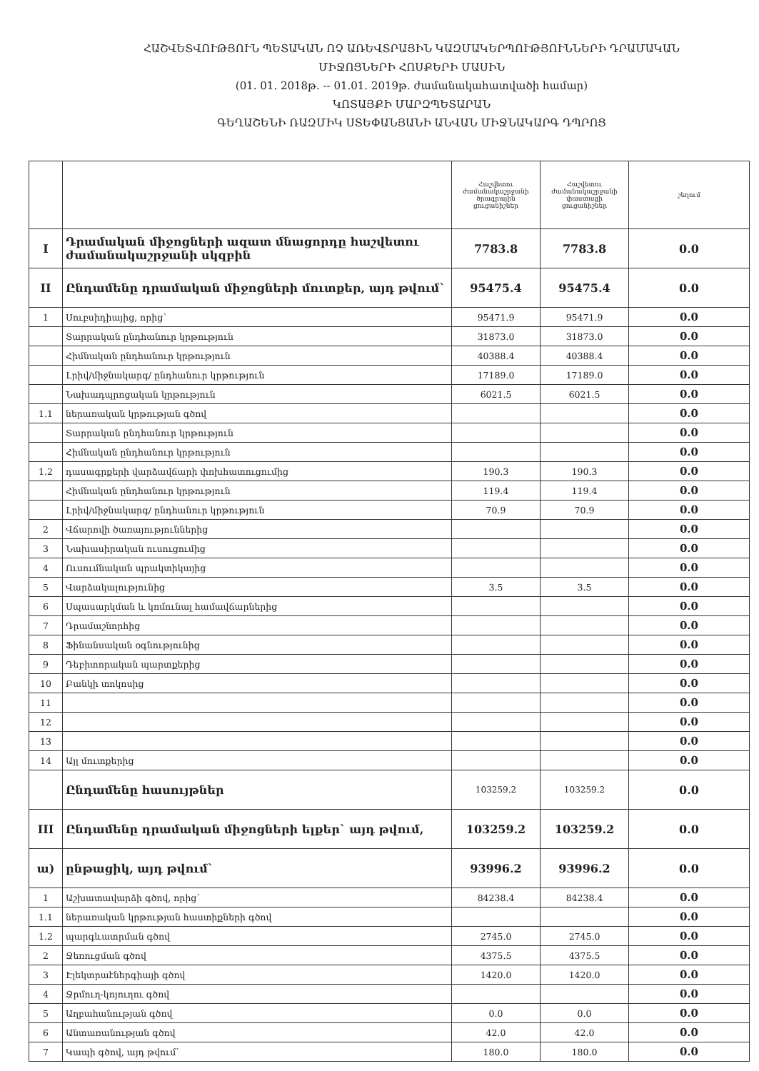ՀԱՇՎԵՏՎՈՒԹՅՈՒՆ ՊԵՏԱԿԱՆ ՈՉ ԱՌԵՎՏՐԱՅԻՆ ԿԱԶՄԱԿԵՐՊՈՒԹՅՈՒՆՆԵՐԻ ԴՐԱՄԱԿԱՆ
ՄԻՋՈՑՆԵՐԻ ՀՈՍՔԵՐԻ ՄԱՍԻՆ
(01. 01. 2018թ. -- 01.01. 2019թ. ժամանակահատվածի համար)
ԿՈՏԱՅՔԻ ՄԱՐԶՊԵՏԱՐԱՆ
ԳԵՂԱՇԵՆԻ ՌԱԶՄԻԿ ՍՏԵՓԱՆՅԱՆԻ ԱՆՎԱՆ ՄԻՋՆԱԿԱՐԳ ԴՊՐՈՑ
| | | Հաշվետու ժամանակաշրջանի ծրագրային ցուցանիշներ | Հաշվետու ժամանակաշրջանի փաստացի ցուցանիշներ | շեղում |
| --- | --- | --- | --- | --- |
| I | Դրամական միջոցների ազատ մնացորդը հաշվետու ժամանակաշրջանի սկզբին | 7783.8 | 7783.8 | 0.0 |
| II | Ընդամենը դրամական միջոցների մուտքեր, այդ թվում` | 95475.4 | 95475.4 | 0.0 |
| 1 | Սուբսիդիայից, որից` | 95471.9 | 95471.9 | 0.0 |
| | Տարրական ընդհանուր կրթություն | 31873.0 | 31873.0 | 0.0 |
| | Հիմնական ընդհանուր կրթություն | 40388.4 | 40388.4 | 0.0 |
| | Լրիվ/միջնակարգ/ ընդհանուր կրթություն | 17189.0 | 17189.0 | 0.0 |
| | Նախադպրոցական կրթություն | 6021.5 | 6021.5 | 0.0 |
| 1.1 | ներառական կրթության գծով | | | 0.0 |
| | Տարրական ընդհանուր կրթություն | | | 0.0 |
| | Հիմնական ընդհանուր կրթություն | | | 0.0 |
| 1.2 | դասագրքերի վարձավճարի փոխհատուցումից | 190.3 | 190.3 | 0.0 |
| | Հիմնական ընդհանուր կրթություն | 119.4 | 119.4 | 0.0 |
| | Լրիվ/միջնակարգ/ ընդհանուր կրթություն | 70.9 | 70.9 | 0.0 |
| 2 | Վճարովի ծառայություններից | | | 0.0 |
| 3 | Նախասիրական ուսուցումից | | | 0.0 |
| 4 | Ուսումնական պրակտիկայից | | | 0.0 |
| 5 | Վարձակալությունից | 3.5 | 3.5 | 0.0 |
| 6 | Սպասարկման և կոմունալ համավճարներից | | | 0.0 |
| 7 | Դրամաշնորհից | | | 0.0 |
| 8 | Ֆինանսական օգնությունից | | | 0.0 |
| 9 | Դեբիտորական պարտքերից | | | 0.0 |
| 10 | Բանկի տոկոսից | | | 0.0 |
| 11 | | | | 0.0 |
| 12 | | | | 0.0 |
| 13 | | | | 0.0 |
| 14 | Այլ մուտքերից | | | 0.0 |
| | Ընդամենը հասույթներ | 103259.2 | 103259.2 | 0.0 |
| III | Ընդամենը դրամական միջոցների ելքեր` այդ թվում, | 103259.2 | 103259.2 | 0.0 |
| ա) | ընթացիկ, այդ թվում` | 93996.2 | 93996.2 | 0.0 |
| 1 | Աշխատավարձի գծով, որից` | 84238.4 | 84238.4 | 0.0 |
| 1.1 | ներառական կրթության հաստիքների գծով | | | 0.0 |
| 1.2 | պարգևատրման գծով | 2745.0 | 2745.0 | 0.0 |
| 2 | Ջեռուցման գծով | 4375.5 | 4375.5 | 0.0 |
| 3 | Էլեկտրաէներգիայի գծով | 1420.0 | 1420.0 | 0.0 |
| 4 | Ջրմուղ-կոյուղու գծով | | | 0.0 |
| 5 | Աղբահանության գծով | 0.0 | 0.0 | 0.0 |
| 6 | Անտառանության գծով | 42.0 | 42.0 | 0.0 |
| 7 | Կապի գծով, այդ թվում` | 180.0 | 180.0 | 0.0 |